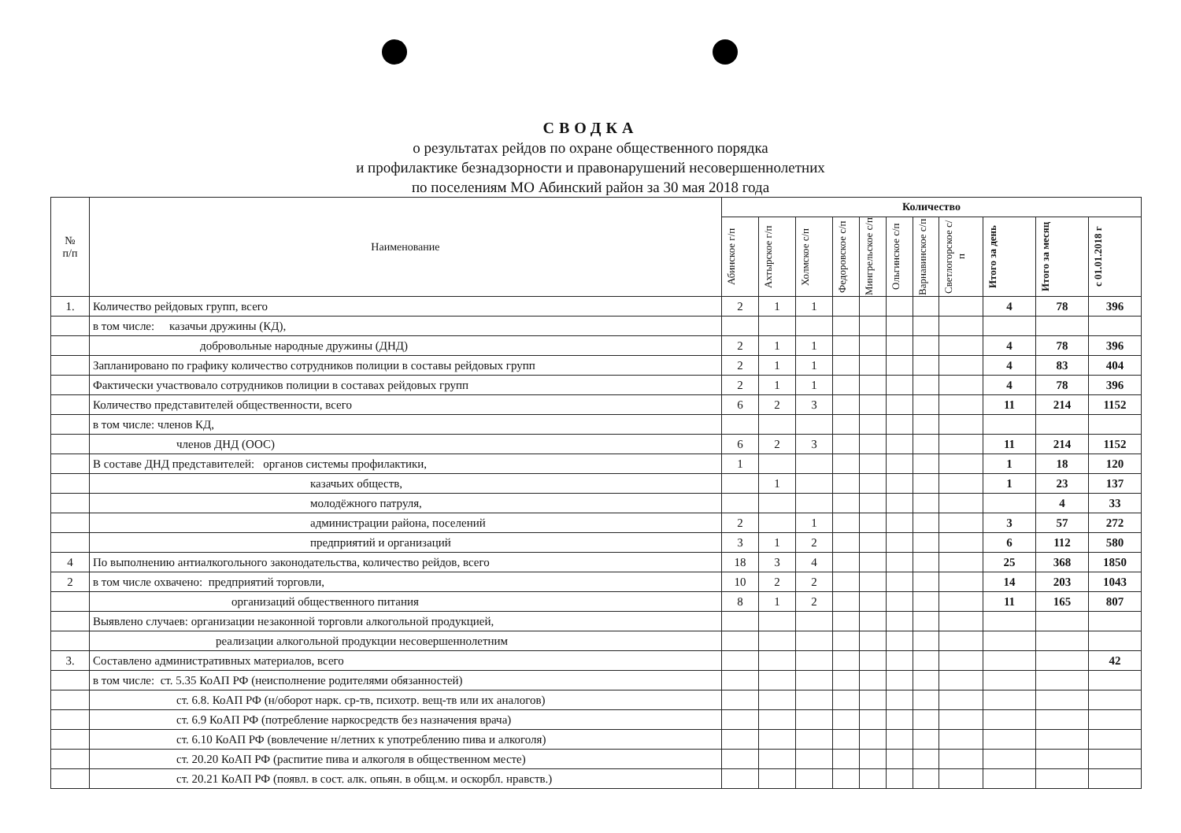СВОДКА
о результатах рейдов по охране общественного порядка
и профилактике безнадзорности и правонарушений несовершеннолетних
по поселениям МО Абинский район за 30 мая 2018 года
| № п/п | Наименование | Количество | | | | | | | | | | |
| --- | --- | --- | --- | --- | --- | --- | --- | --- | --- | --- | --- | --- |
| | | Абинское г/п | Ахтырское г/п | Холмское с/п | Федоровское с/п | Мингрельское с/п | Ольгинское с/п | Варнавинское с/п | Светлогорское с/п | Итого за день | Итого за месяц | с 01.01.2018 г |
| 1. | Количество рейдовых групп, всего | 2 | 1 | 1 | | | | | | 4 | 78 | 396 |
| | в том числе: казачьи дружины (КД), | | | | | | | | | | | |
| | добровольные народные дружины (ДНД) | 2 | 1 | 1 | | | | | | 4 | 78 | 396 |
| | Запланировано по графику количество сотрудников полиции в составы рейдовых групп | 2 | 1 | 1 | | | | | | 4 | 83 | 404 |
| | Фактически участвовало сотрудников полиции в составах рейдовых групп | 2 | 1 | 1 | | | | | | 4 | 78 | 396 |
| | Количество представителей общественности, всего | 6 | 2 | 3 | | | | | | 11 | 214 | 1152 |
| | в том числе: членов КД, | | | | | | | | | | | |
| | членов ДНД (ООС) | 6 | 2 | 3 | | | | | | 11 | 214 | 1152 |
| | В составе ДНД представителей: органов системы профилактики, | 1 | | | | | | | | 1 | 18 | 120 |
| | казачьих обществ, | | 1 | | | | | | | 1 | 23 | 137 |
| | молодёжного патруля, | | | | | | | | | | 4 | 33 |
| | администрации района, поселений | 2 | | 1 | | | | | | 3 | 57 | 272 |
| | предприятий и организаций | 3 | 1 | 2 | | | | | | 6 | 112 | 580 |
| 4 | По выполнению антиалкогольного законодательства, количество рейдов, всего | 18 | 3 | 4 | | | | | | 25 | 368 | 1850 |
| 2 | в том числе охвачено: предприятий торговли, | 10 | 2 | 2 | | | | | | 14 | 203 | 1043 |
| | организаций общественного питания | 8 | 1 | 2 | | | | | | 11 | 165 | 807 |
| | Выявлено случаев: организации незаконной торговли алкогольной продукцией, | | | | | | | | | | | |
| | реализации алкогольной продукции несовершеннолетним | | | | | | | | | | | |
| 3. | Составлено административных материалов, всего | | | | | | | | | | | 42 |
| | в том числе: ст. 5.35 КоАП РФ (неисполнение родителями обязанностей) | | | | | | | | | | | |
| | ст. 6.8. КоАП РФ (н/оборот нарк. ср-тв, психотр. вещ-тв или их аналогов) | | | | | | | | | | | |
| | ст. 6.9 КоАП РФ (потребление наркосредств без назначения врача) | | | | | | | | | | | |
| | ст. 6.10 КоАП РФ (вовлечение н/летних к употреблению пива и алкоголя) | | | | | | | | | | | |
| | ст. 20.20 КоАП РФ (распитие пива и алкоголя в общественном месте) | | | | | | | | | | | |
| | ст. 20.21 КоАП РФ (появл. в сост. алк. опьян. в общ.м. и оскорбл. нравств.) | | | | | | | | | | | |